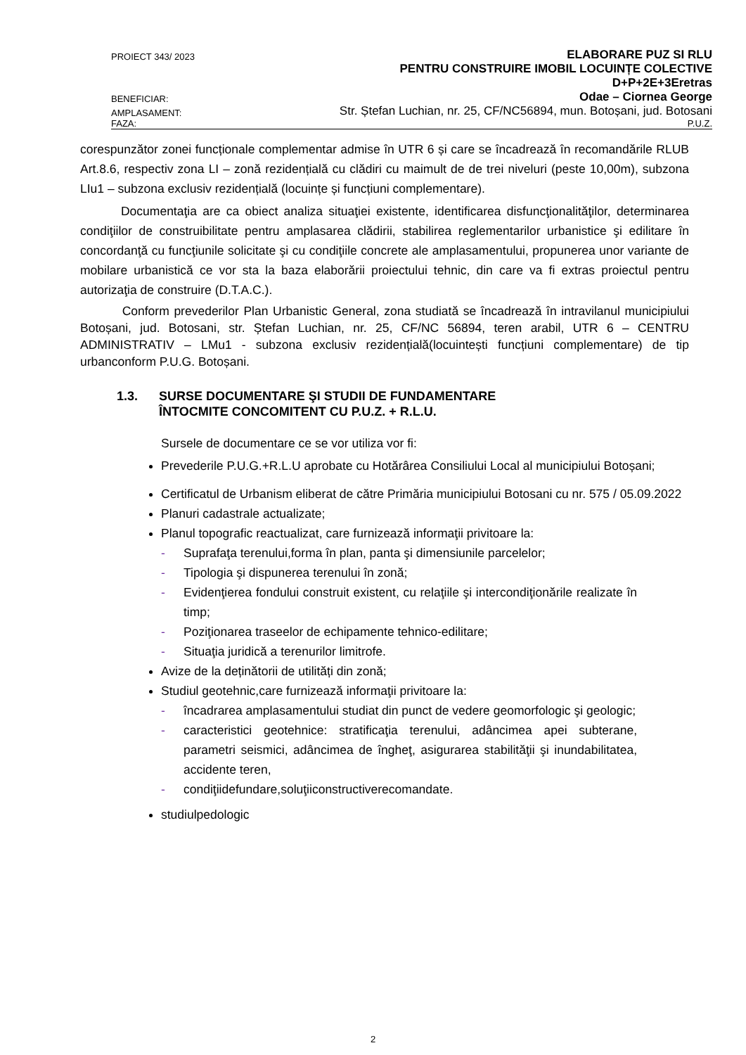PROIECT 343/ 2023 ELABORARE PUZ SI RLU
PENTRU CONSTRUIRE IMOBIL LOCUINȚE COLECTIVE
D+P+2E+3Eretras
BENEFICIAR: Odae – Ciornea George
AMPLASAMENT: Str. Ștefan Luchian, nr. 25, CF/NC56894, mun. Botoșani, jud. Botosani
FAZA: P.U.Z.
corespunzător zonei funcționale complementar admise în UTR 6 și care se încadrează în recomandările RLUB Art.8.6, respectiv zona LI – zonă rezidențială cu clădiri cu maimult de de trei niveluri (peste 10,00m), subzona LIu1 – subzona exclusiv rezidențială (locuințe și funcțiuni complementare).
Documentaţia are ca obiect analiza situaţiei existente, identificarea disfuncţionalităţilor, determinarea condiţiilor de construibilitate pentru amplasarea clădirii, stabilirea reglementarilor urbanistice şi edilitare în concordanţă cu funcţiunile solicitate şi cu condiţiile concrete ale amplasamentului, propunerea unor variante de mobilare urbanistică ce vor sta la baza elaborării proiectului tehnic, din care va fi extras proiectul pentru autorizaţia de construire (D.T.A.C.).
Conform prevederilor Plan Urbanistic General, zona studiată se încadrează în intravilanul municipiului Botoșani, jud. Botosani, str. Ștefan Luchian, nr. 25, CF/NC 56894, teren arabil, UTR 6 – CENTRU ADMINISTRATIV – LMu1 - subzona exclusiv rezidențială(locuintești funcțiuni complementare) de tip urbanconform P.U.G. Botoșani.
1.3. SURSE DOCUMENTARE ŞI STUDII DE FUNDAMENTARE
ÎNTOCMITE CONCOMITENT CU P.U.Z. + R.L.U.
Sursele de documentare ce se vor utiliza vor fi:
Prevederile P.U.G.+R.L.U aprobate cu Hotărârea Consiliului Local al municipiului Botoșani;
Certificatul de Urbanism eliberat de către Primăria municipiului Botosani cu nr. 575 / 05.09.2022
Planuri cadastrale actualizate;
Planul topografic reactualizat, care furnizează informaţii privitoare la:
- Suprafaţa terenului,forma în plan, panta şi dimensiunile parcelelor;
- Tipologia şi dispunerea terenului în zonă;
- Evidenţierea fondului construit existent, cu relaţiile şi intercondiţionările realizate în timp;
- Poziţionarea traseelor de echipamente tehnico-edilitare;
- Situaţia juridică a terenurilor limitrofe.
Avize de la deținătorii de utilități din zonă;
Studiul geotehnic,care furnizează informaţii privitoare la:
- încadrarea amplasamentului studiat din punct de vedere geomorfologic şi geologic;
- caracteristici geotehnice: stratificaţia terenului, adâncimea apei subterane, parametri seismici, adâncimea de îngheţ, asigurarea stabilităţii şi inundabilitatea, accidente teren,
- condiţiidefundare,soluţiiconstructiverecomandate.
studiulpedologic
2